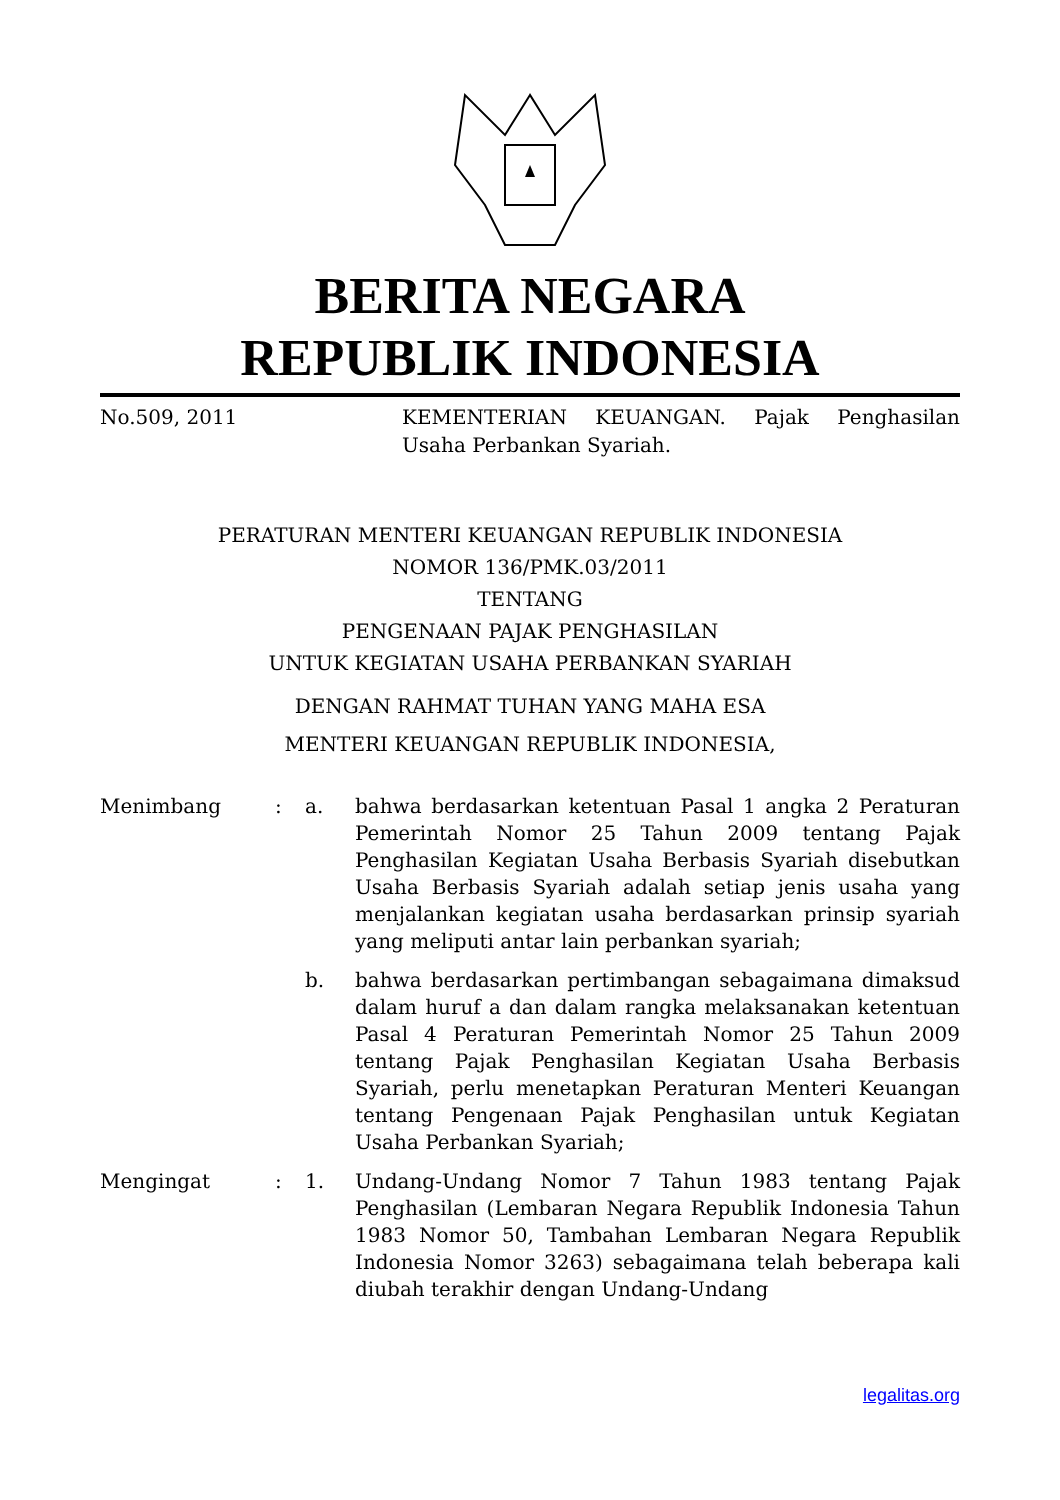BERITA NEGARA
REPUBLIK INDONESIA
No.509, 2011 KEMENTERIAN KEUANGAN. Pajak Penghasilan Usaha Perbankan Syariah.
PERATURAN MENTERI KEUANGAN REPUBLIK INDONESIA
NOMOR 136/PMK.03/2011
TENTANG
PENGENAAN PAJAK PENGHASILAN
UNTUK KEGIATAN USAHA PERBANKAN SYARIAH
DENGAN RAHMAT TUHAN YANG MAHA ESA
MENTERI KEUANGAN REPUBLIK INDONESIA,
| Menimbang | : | a. | bahwa berdasarkan ketentuan Pasal 1 angka 2 Peraturan Pemerintah Nomor 25 Tahun 2009 tentang Pajak Penghasilan Kegiatan Usaha Berbasis Syariah disebutkan Usaha Berbasis Syariah adalah setiap jenis usaha yang menjalankan kegiatan usaha berdasarkan prinsip syariah yang meliputi antar lain perbankan syariah; |
| | | b. | bahwa berdasarkan pertimbangan sebagaimana dimaksud dalam huruf a dan dalam rangka melaksanakan ketentuan Pasal 4 Peraturan Pemerintah Nomor 25 Tahun 2009 tentang Pajak Penghasilan Kegiatan Usaha Berbasis Syariah, perlu menetapkan Peraturan Menteri Keuangan tentang Pengenaan Pajak Penghasilan untuk Kegiatan Usaha Perbankan Syariah; |
| Mengingat | : | 1. | Undang-Undang Nomor 7 Tahun 1983 tentang Pajak Penghasilan (Lembaran Negara Republik Indonesia Tahun 1983 Nomor 50, Tambahan Lembaran Negara Republik Indonesia Nomor 3263) sebagaimana telah beberapa kali diubah terakhir dengan Undang-Undang |
legalitas.org